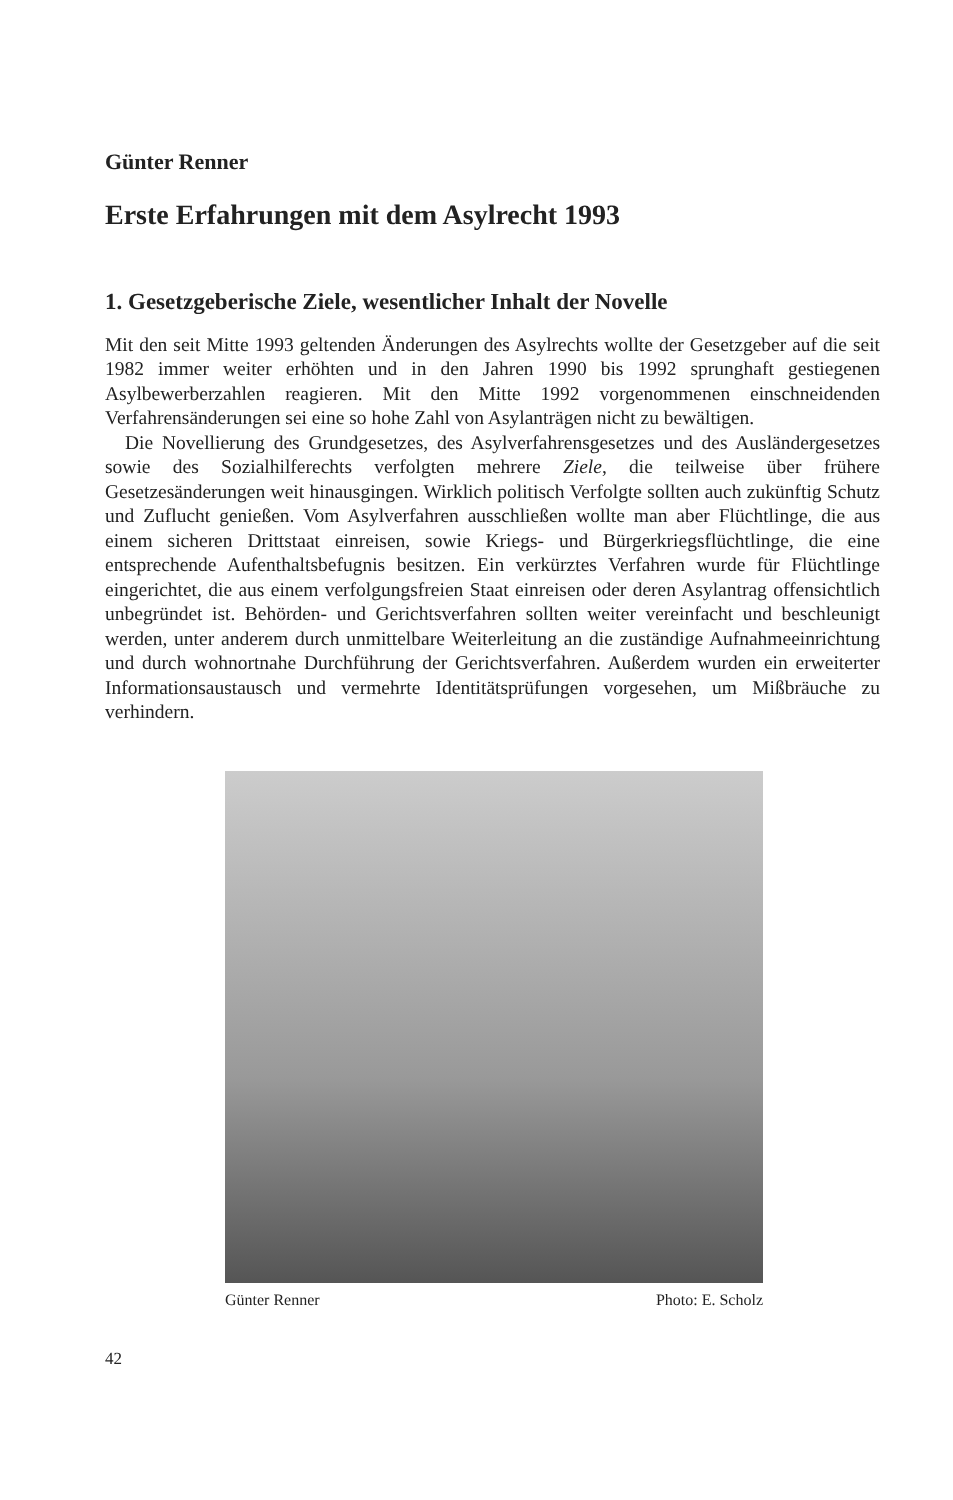Günter Renner
Erste Erfahrungen mit dem Asylrecht 1993
1. Gesetzgeberische Ziele, wesentlicher Inhalt der Novelle
Mit den seit Mitte 1993 geltenden Änderungen des Asylrechts wollte der Gesetzgeber auf die seit 1982 immer weiter erhöhten und in den Jahren 1990 bis 1992 sprunghaft gestiegenen Asylbewerberzahlen reagieren. Mit den Mitte 1992 vorgenommenen einschneidenden Verfahrensänderungen sei eine so hohe Zahl von Asylanträgen nicht zu bewältigen.
Die Novellierung des Grundgesetzes, des Asylverfahrensgesetzes und des Ausländergesetzes sowie des Sozialhilferechts verfolgten mehrere Ziele, die teilweise über frühere Gesetzesänderungen weit hinausgingen. Wirklich politisch Verfolgte sollten auch zukünftig Schutz und Zuflucht genießen. Vom Asylverfahren ausschließen wollte man aber Flüchtlinge, die aus einem sicheren Drittstaat einreisen, sowie Kriegs- und Bürgerkriegsflüchtlinge, die eine entsprechende Aufenthaltsbefugnis besitzen. Ein verkürztes Verfahren wurde für Flüchtlinge eingerichtet, die aus einem verfolgungsfreien Staat einreisen oder deren Asylantrag offensichtlich unbegründet ist. Behörden- und Gerichtsverfahren sollten weiter vereinfacht und beschleunigt werden, unter anderem durch unmittelbare Weiterleitung an die zuständige Aufnahmeeinrichtung und durch wohnortnahe Durchführung der Gerichtsverfahren. Außerdem wurden ein erweiterter Informationsaustausch und vermehrte Identitätsprüfungen vorgesehen, um Mißbräuche zu verhindern.
Günter Renner Photo: E. Scholz
42